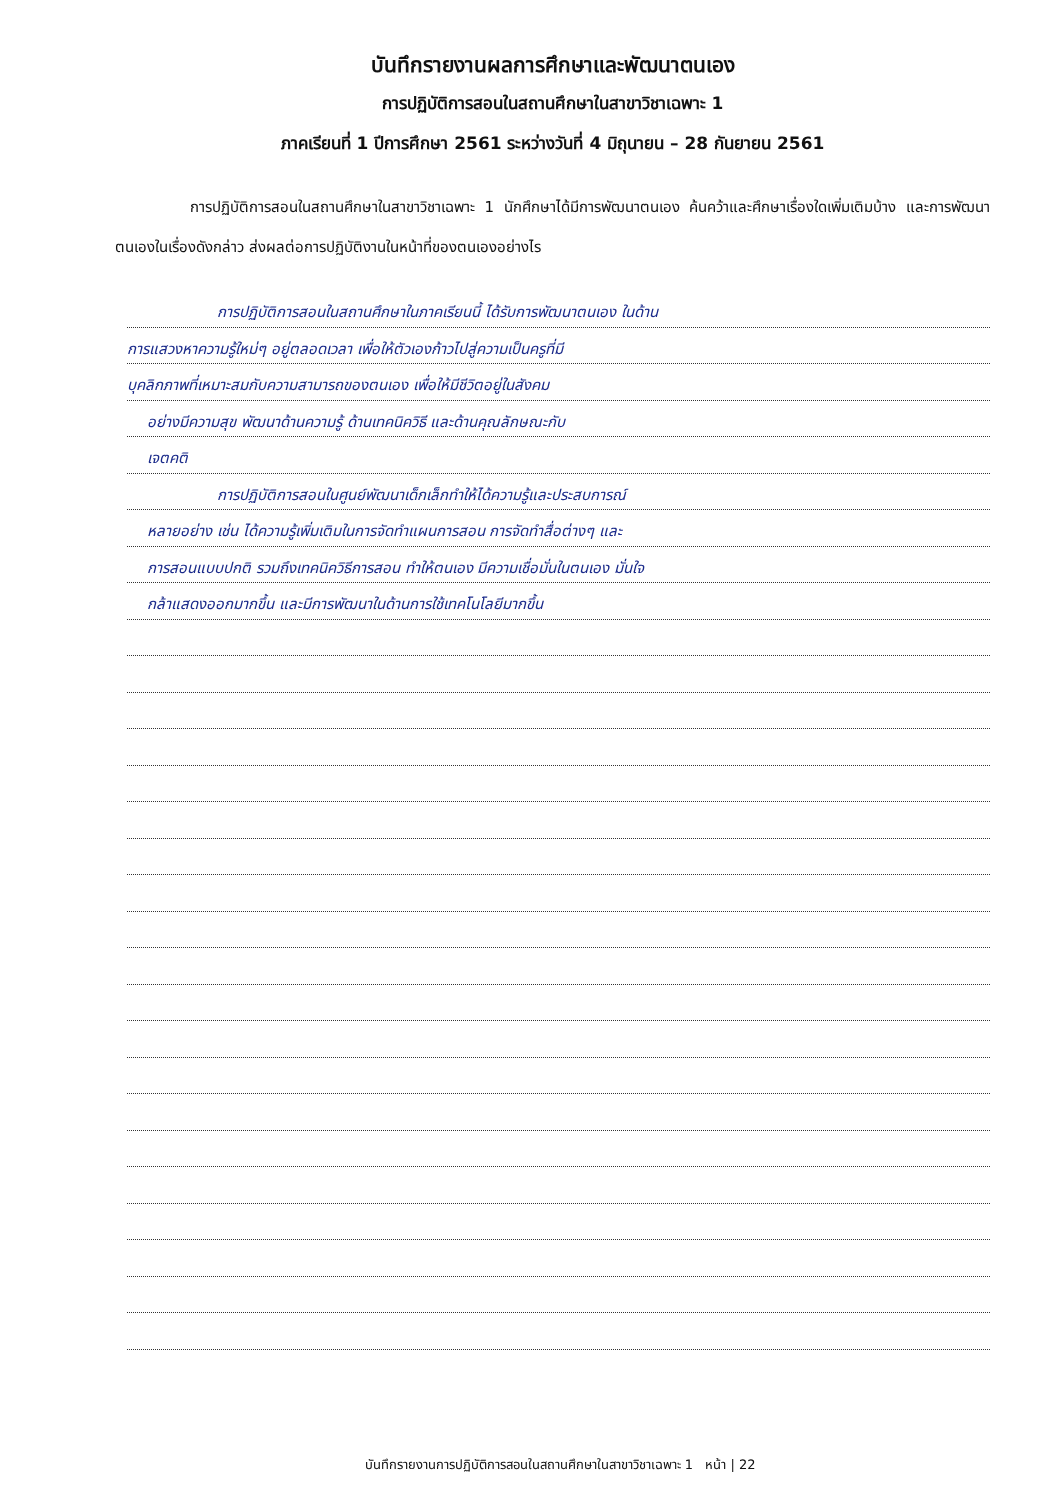บันทึกรายงานผลการศึกษาและพัฒนาตนเอง
การปฏิบัติการสอนในสถานศึกษาในสาขาวิชาเฉพาะ 1
ภาคเรียนที่ 1 ปีการศึกษา 2561 ระหว่างวันที่ 4 มิถุนายน – 28 กันยายน 2561
การปฏิบัติการสอนในสถานศึกษาในสาขาวิชาเฉพาะ 1 นักศึกษาได้มีการพัฒนาตนเอง ค้นคว้าและศึกษาเรื่องใดเพิ่มเติมบ้าง และการพัฒนาตนเองในเรื่องดังกล่าว ส่งผลต่อการปฏิบัติงานในหน้าที่ของตนเองอย่างไร
การปฏิบัติการสอนในสถานศึกษาในภาคเรียนนี้ ได้รับการพัฒนาตนเอง ในด้าน
การแสวงหาความรู้ใหม่ๆ อยู่ตลอดเวลา เพื่อให้ตัวเองก้าวไปสู่ความเป็นครูที่มี
บุคลิกภาพที่เหมาะสมกับความสามารถของตนเอง เพื่อให้มีชีวิตอยู่ในสังคม
อย่างมีความสุข พัฒนาด้านความรู้ ด้านเทคนิควิธี และด้านคุณลักษณะกับ
เจตคติ
การปฏิบัติการสอนในศูนย์พัฒนาเด็กเล็กทำให้ได้ความรู้และประสบการณ์
หลายอย่าง เช่น ได้ความรู้เพิ่มเติมในการจัดทำแผนการสอน การจัดทำสื่อต่างๆ และ
การสอนแบบปกติ รวมถึงเทคนิควิธีการสอน ทำให้ตนเอง มีความเชื่อมั่นในตนเอง มั่นใจ
กล้าแสดงออกมากขึ้น และมีการพัฒนาในด้านการใช้เทคโนโลยีมากขึ้น
บันทึกรายงานการปฏิบัติการสอนในสถานศึกษาในสาขาวิชาเฉพาะ 1 หน้า | 22